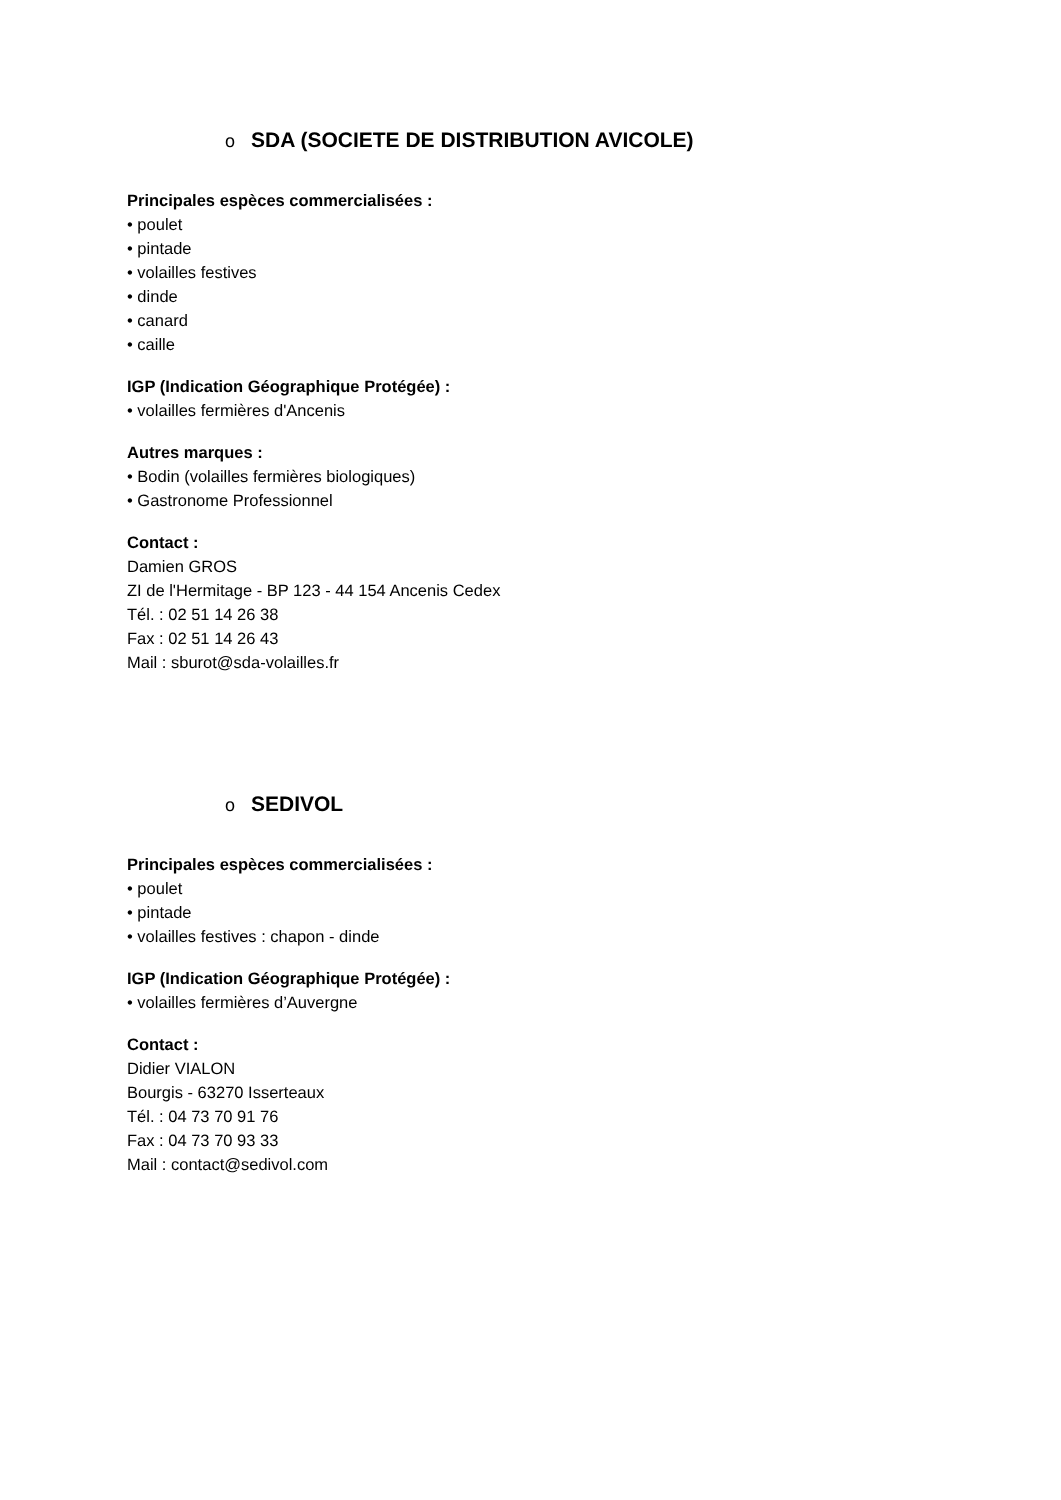o SDA (SOCIETE DE DISTRIBUTION AVICOLE)
Principales espèces commercialisées :
• poulet
• pintade
• volailles festives
• dinde
• canard
• caille
IGP (Indication Géographique Protégée) :
• volailles fermières d'Ancenis
Autres marques :
• Bodin (volailles fermières biologiques)
• Gastronome Professionnel
Contact :
Damien GROS
ZI de l'Hermitage - BP 123 - 44 154 Ancenis Cedex
Tél. : 02 51 14 26 38
Fax : 02 51 14 26 43
Mail : sburot@sda-volailles.fr
o SEDIVOL
Principales espèces commercialisées :
• poulet
• pintade
• volailles festives : chapon - dinde
IGP (Indication Géographique Protégée) :
• volailles fermières d’Auvergne
Contact :
Didier VIALON
Bourgis - 63270 Isserteaux
Tél. : 04 73 70 91 76
Fax : 04 73 70 93 33
Mail : contact@sedivol.com